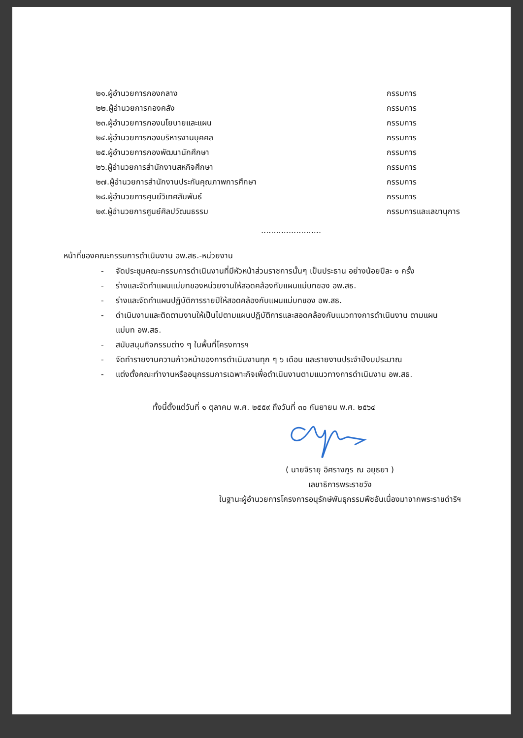๒๑.ผู้อำนวยการกองกลาง กรรมการ
๒๒.ผู้อำนวยการกองคลัง กรรมการ
๒๓.ผู้อำนวยการกองนโยบายและแผน กรรมการ
๒๔.ผู้อำนวยการกองบริหารงานบุคคล กรรมการ
๒๕.ผู้อำนวยการกองพัฒนานักศึกษา กรรมการ
๒๖.ผู้อำนวยการสำนักงานสหกิจศึกษา กรรมการ
๒๗.ผู้อำนวยการสำนักงานประกันคุณภาพการศึกษา กรรมการ
๒๘.ผู้อำนวยการศูนย์วิเทศสัมพันธ์ กรรมการ
๒๙.ผู้อำนวยการศูนย์ศิลปวัฒนธรรม กรรมการและเลขานุการ
........................
หน้าที่ของคณะกรรมการดำเนินงาน อพ.สธ.-หน่วยงาน
- จัดประชุมคณะกรรมการดำเนินงานที่มีหัวหน้าส่วนราชการนั้นๆ เป็นประธาน อย่างน้อยปีละ ๑ ครั้ง
- ร่างและจัดทำแผนแม่บทของหน่วยงานให้สอดคล้องกับแผนแม่บทของ อพ.สธ.
- ร่างและจัดทำแผนปฏิบัติการรายปีให้สอดคล้องกับแผนแม่บทของ อพ.สธ.
- ดำเนินงานและติดตามงานให้เป็นไปตามแผนปฏิบัติการและสอดคล้องกับแนวทางการดำเนินงาน ตามแผนแม่บท อพ.สธ.
- สนับสนุนกิจกรรมต่าง ๆ ในพื้นที่โครงการฯ
- จัดทำรายงานความก้าวหน้าของการดำเนินงานทุก ๆ ๖ เดือน และรายงานประจำปีงบประมาณ
- แต่งตั้งคณะทำงานหรืออนุกรรมการเฉพาะกิจเพื่อดำเนินงานตามแนวทางการดำเนินงาน อพ.สธ.
ทั้งนี้ตั้งแต่วันที่ ๑ ตุลาคม พ.ศ. ๒๕๕๙ ถึงวันที่ ๓๐ กันยายน พ.ศ. ๒๕๖๔
( นายจิรายุ อิศรางกูร ณ อยุธยา )
เลขาธิการพระราชวัง
ในฐานะผู้อำนวยการโครงการอนุรักษ์พันธุกรรมพืชอันเนื่องมาจากพระราชดำริฯ